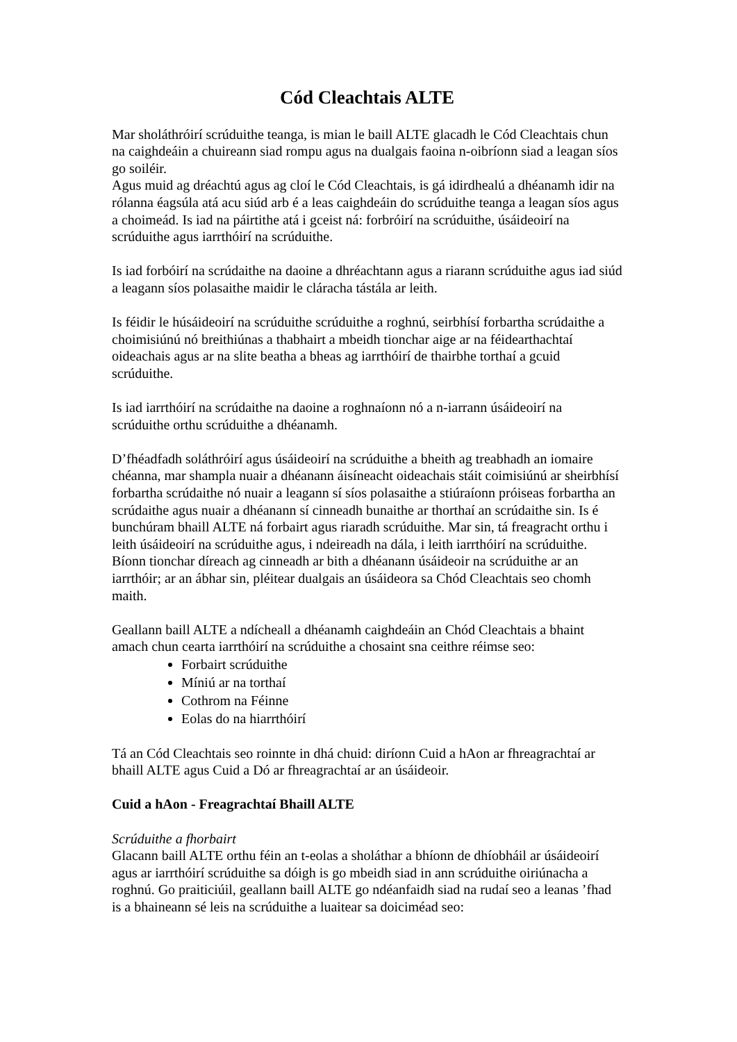Cód Cleachtais ALTE
Mar sholáthróirí scrúduithe teanga, is mian le baill ALTE glacadh le Cód Cleachtais chun na caighdeáin a chuireann siad rompu agus na dualgais faoina n-oibríonn siad a leagan síos go soiléir.
Agus muid ag dréachtú agus ag cloí le Cód Cleachtais, is gá idirdhealú a dhéanamh idir na rólanna éagsúla atá acu siúd arb é a leas caighdeáin do scrúduithe teanga a leagan síos agus a choimeád. Is iad na páirtithe atá i gceist ná: forbróirí na scrúduithe, úsáideoirí na scrúduithe agus iarrthóirí na scrúduithe.
Is iad forbóirí na scrúdaithe na daoine a dhréachtann agus a riarann scrúduithe agus iad siúd a leagann síos polasaithe maidir le cláracha tástála ar leith.
Is féidir le húsáideoirí na scrúduithe scrúduithe a roghnú, seirbhísí forbartha scrúdaithe a choimisiúnú nó breithiúnas a thabhairt a mbeidh tionchar aige ar na féidearthachtaí oideachais agus ar na slite beatha a bheas ag iarrthóirí de thairbhe torthaí a gcuid scrúduithe.
Is iad iarrthóirí na scrúdaithe na daoine a roghnaíonn nó a n-iarrann úsáideoirí na scrúduithe orthu scrúduithe a dhéanamh.
D’fhéadfadh soláthróirí agus úsáideoirí na scrúduithe a bheith ag treabhadh an iomaire chéanna, mar shampla nuair a dhéanann áisíneacht oideachais stáit coimisiúnú ar sheirbhísí forbartha scrúdaithe nó nuair a leagann sí síos polasaithe a stiúraíonn próiseas forbartha an scrúdaithe agus nuair a dhéanann sí cinneadh bunaithe ar thorthaí an scrúdaithe sin. Is é bunchúram bhaill ALTE ná forbairt agus riaradh scrúduithe. Mar sin, tá freagracht orthu i leith úsáideoirí na scrúduithe agus, i ndeireadh na dála, i leith iarrthóirí na scrúduithe. Bíonn tionchar díreach ag cinneadh ar bith a dhéanann úsáideoir na scrúduithe ar an iarrthóir; ar an ábhar sin, pléitear dualgais an úsáideora sa Chód Cleachtais seo chomh maith.
Geallann baill ALTE a ndícheall a dhéanamh caighdeáin an Chód Cleachtais a bhaint amach chun cearta iarrthóirí na scrúduithe a chosaint sna ceithre réimse seo:
Forbairt scrúduithe
Míniú ar na torthaí
Cothrom na Féinne
Eolas do na hiarrthóirí
Tá an Cód Cleachtais seo roinnte in dhá chuid: diríonn Cuid a hAon ar fhreagrachtaí ar bhaill ALTE agus Cuid a Dó ar fhreagrachtaí ar an úsáideoir.
Cuid a hAon - Freagrachtaí Bhaill ALTE
Scrúduithe a fhorbairt
Glacann baill ALTE orthu féin an t-eolas a sholáthar a bhíonn de dhíobháil ar úsáideoirí agus ar iarrthóirí scrúduithe sa dóigh is go mbeidh siad in ann scrúduithe oiriúnacha a roghnú. Go praiticiúil, geallann baill ALTE go ndéanfaidh siad na rudaí seo a leanas ’fhad is a bhaineann sé leis na scrúduithe a luaitear sa doiciméad seo: